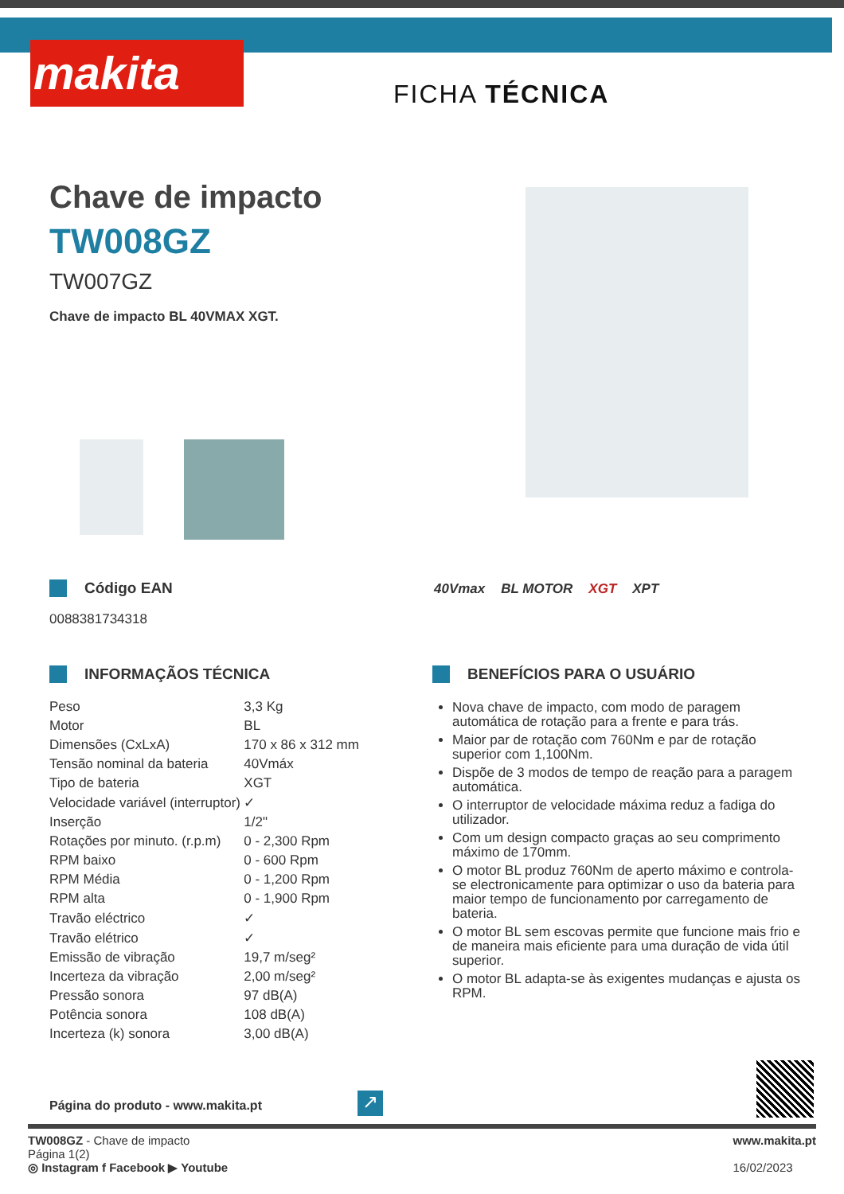makita FICHA TÉCNICA
Chave de impacto
TW008GZ
TW007GZ
Chave de impacto BL 40VMAX XGT.
Código EAN
0088381734318
40Vmax BL MOTOR XGT XPT
INFORMAÇÃOS TÉCNICA
| Peso | 3,3 Kg |
| Motor | BL |
| Dimensões (CxLxA) | 170 x 86 x 312 mm |
| Tensão nominal da bateria | 40Vmáx |
| Tipo de bateria | XGT |
| Velocidade variável (interruptor) | ✓ |
| Inserção | 1/2" |
| Rotações por minuto. (r.p.m) | 0 - 2,300 Rpm |
| RPM baixo | 0 - 600 Rpm |
| RPM Média | 0 - 1,200 Rpm |
| RPM alta | 0 - 1,900 Rpm |
| Travão eléctrico | ✓ |
| Travão elétrico | ✓ |
| Emissão de vibração | 19,7 m/seg² |
| Incerteza da vibração | 2,00 m/seg² |
| Pressão sonora | 97 dB(A) |
| Potência sonora | 108 dB(A) |
| Incerteza (k) sonora | 3,00 dB(A) |
BENEFÍCIOS PARA O USUÁRIO
Nova chave de impacto, com modo de paragem automática de rotação para a frente e para trás.
Maior par de rotação com 760Nm e par de rotação superior com 1,100Nm.
Dispõe de 3 modos de tempo de reação para a paragem automática.
O interruptor de velocidade máxima reduz a fadiga do utilizador.
Com um design compacto graças ao seu comprimento máximo de 170mm.
O motor BL produz 760Nm de aperto máximo e controla-se electronicamente para optimizar o uso da bateria para maior tempo de funcionamento por carregamento de bateria.
O motor BL sem escovas permite que funcione mais frio e de maneira mais eficiente para uma duração de vida útil superior.
O motor BL adapta-se às exigentes mudanças e ajusta os RPM.
Página do produto - www.makita.pt
↗
TW008GZ - Chave de impacto
Página 1(2)
◎ Instagram f Facebook ▶ Youtube
www.makita.pt
16/02/2023